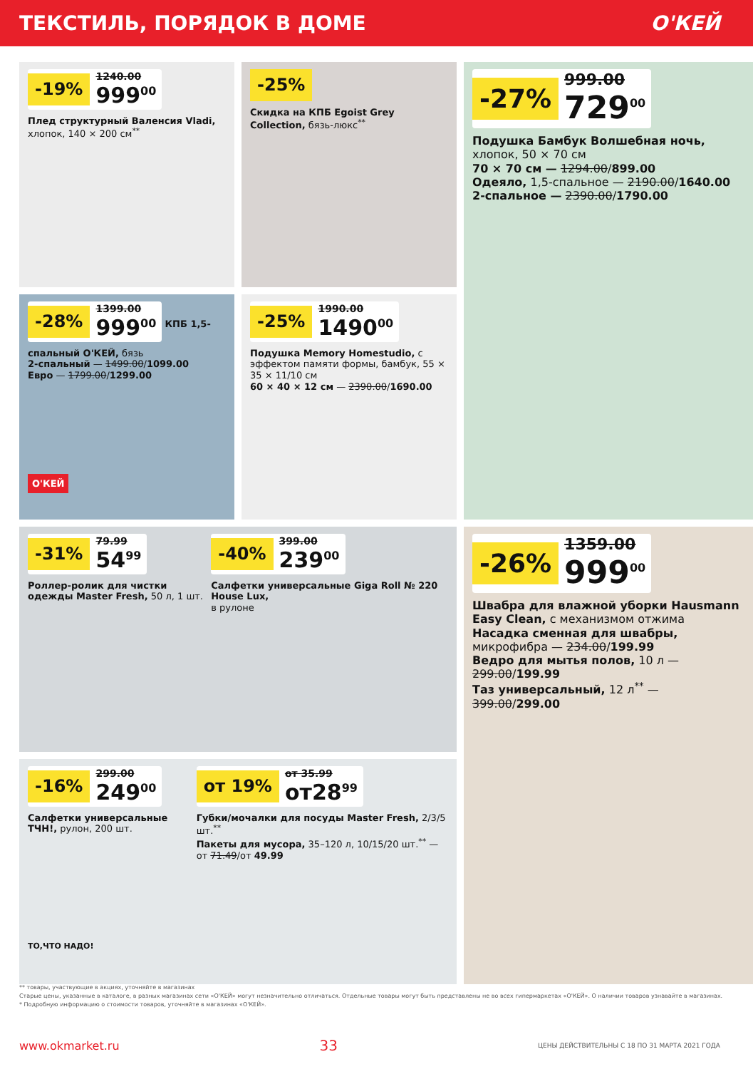ТЕКСТИЛЬ, ПОРЯДОК В ДОМЕ О'КЕЙ
-19% 1240.00
999<sup>00</sup>
Плед структурный Валенсия Vladi, хлопок, 140 × 200 см<sup>**</sup>
-25%
Скидка на КПБ Egoist Grey Collection, бязь-люкс<sup>**</sup>
-27% 999.00
729<sup>00</sup>
Подушка Бамбук Волшебная ночь, хлопок, 50 × 70 см
70 × 70 см — 1294.00/899.00
Одеяло, 1,5-спальное — 2190.00/1640.00
2-спальное — 2390.00/1790.00
-28% 1399.00
999<sup>00</sup>
КПБ 1,5-спальный О'КЕЙ, бязь
2-спальный — 1499.00/1099.00
Евро — 1799.00/1299.00
О'КЕЙ
-25% 1990.00
1490<sup>00</sup>
Подушка Memory Homestudio, с эффектом памяти формы, бамбук, 55 × 35 × 11/10 см
60 × 40 × 12 см — 2390.00/1690.00
-31% 79.99
54<sup>99</sup>
Роллер-ролик для чистки одежды Master Fresh, 50 л, 1 шт.
-40% 399.00
239<sup>00</sup>
Салфетки универсальные Giga Roll № 220 House Lux,
в рулоне
-26% 1359.00
999<sup>00</sup>
Швабра для влажной уборки Hausmann Easy Clean, с механизмом отжима
Насадка сменная для швабры, микрофибра — 234.00/199.99
Ведро для мытья полов, 10 л — 299.00/199.99
Таз универсальный, 12 л<sup>**</sup> — 399.00/299.00
-16% 299.00
249<sup>00</sup>
Салфетки универсальные ТЧН!, рулон, 200 шт.
ТО,ЧТО НАДО!
от 19% от 35.99
от28<sup>99</sup>
Губки/мочалки для посуды Master Fresh, 2/3/5 шт.<sup>**</sup>
Пакеты для мусора, 35–120 л, 10/15/20 шт.<sup>**</sup> — от 71.49/от 49.99
** товары, участвующие в акциях, уточняйте в магазинах
Старые цены, указанные в каталоге, в разных магазинах сети «О'КЕЙ» могут незначительно отличаться. Отдельные товары могут быть представлены не во всех гипермаркетах «О'КЕЙ». О наличии товаров узнавайте в магазинах.
* Подробную информацию о стоимости товаров, уточняйте в магазинах «О'КЕЙ».
www.okmarket.ru 33 ЦЕНЫ ДЕЙСТВИТЕЛЬНЫ С 18 ПО 31 МАРТА 2021 ГОДА